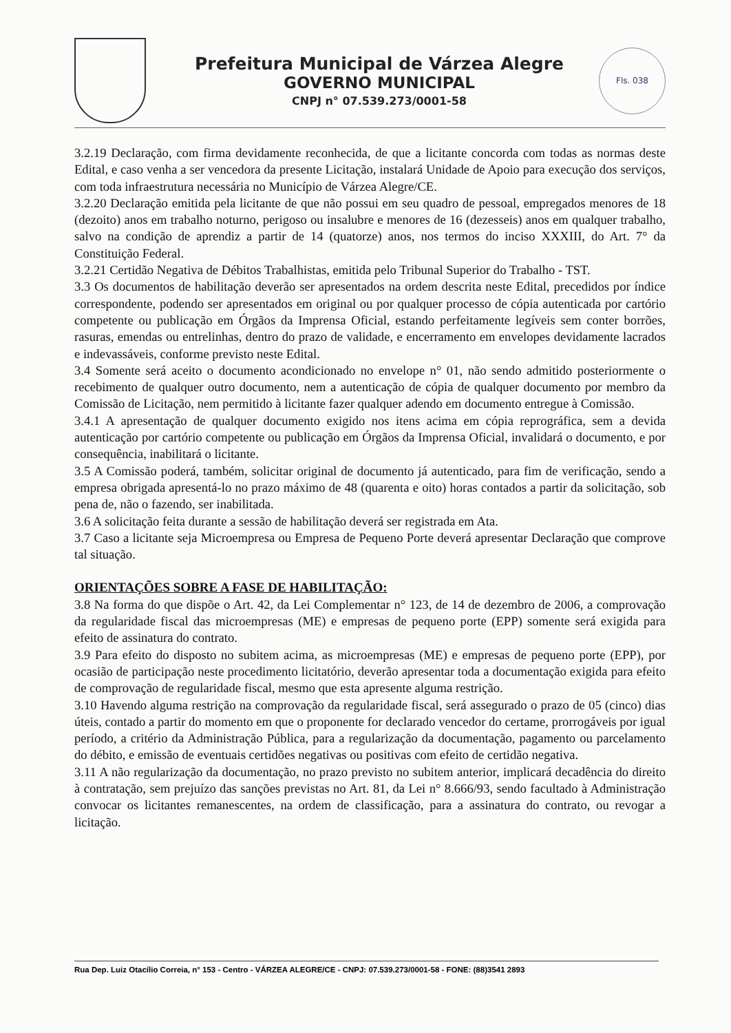Prefeitura Municipal de Várzea Alegre
GOVERNO MUNICIPAL
CNPJ n° 07.539.273/0001-58
Fls. 038
3.2.19 Declaração, com firma devidamente reconhecida, de que a licitante concorda com todas as normas deste Edital, e caso venha a ser vencedora da presente Licitação, instalará Unidade de Apoio para execução dos serviços, com toda infraestrutura necessária no Município de Várzea Alegre/CE.
3.2.20 Declaração emitida pela licitante de que não possui em seu quadro de pessoal, empregados menores de 18 (dezoito) anos em trabalho noturno, perigoso ou insalubre e menores de 16 (dezesseis) anos em qualquer trabalho, salvo na condição de aprendiz a partir de 14 (quatorze) anos, nos termos do inciso XXXIII, do Art. 7° da Constituição Federal.
3.2.21 Certidão Negativa de Débitos Trabalhistas, emitida pelo Tribunal Superior do Trabalho - TST.
3.3 Os documentos de habilitação deverão ser apresentados na ordem descrita neste Edital, precedidos por índice correspondente, podendo ser apresentados em original ou por qualquer processo de cópia autenticada por cartório competente ou publicação em Órgãos da Imprensa Oficial, estando perfeitamente legíveis sem conter borrões, rasuras, emendas ou entrelinhas, dentro do prazo de validade, e encerramento em envelopes devidamente lacrados e indevassáveis, conforme previsto neste Edital.
3.4 Somente será aceito o documento acondicionado no envelope n° 01, não sendo admitido posteriormente o recebimento de qualquer outro documento, nem a autenticação de cópia de qualquer documento por membro da Comissão de Licitação, nem permitido à licitante fazer qualquer adendo em documento entregue à Comissão.
3.4.1 A apresentação de qualquer documento exigido nos itens acima em cópia reprográfica, sem a devida autenticação por cartório competente ou publicação em Órgãos da Imprensa Oficial, invalidará o documento, e por consequência, inabilitará o licitante.
3.5 A Comissão poderá, também, solicitar original de documento já autenticado, para fim de verificação, sendo a empresa obrigada apresentá-lo no prazo máximo de 48 (quarenta e oito) horas contados a partir da solicitação, sob pena de, não o fazendo, ser inabilitada.
3.6 A solicitação feita durante a sessão de habilitação deverá ser registrada em Ata.
3.7 Caso a licitante seja Microempresa ou Empresa de Pequeno Porte deverá apresentar Declaração que comprove tal situação.
ORIENTAÇÕES SOBRE A FASE DE HABILITAÇÃO:
3.8 Na forma do que dispõe o Art. 42, da Lei Complementar n° 123, de 14 de dezembro de 2006, a comprovação da regularidade fiscal das microempresas (ME) e empresas de pequeno porte (EPP) somente será exigida para efeito de assinatura do contrato.
3.9 Para efeito do disposto no subitem acima, as microempresas (ME) e empresas de pequeno porte (EPP), por ocasião de participação neste procedimento licitatório, deverão apresentar toda a documentação exigida para efeito de comprovação de regularidade fiscal, mesmo que esta apresente alguma restrição.
3.10 Havendo alguma restrição na comprovação da regularidade fiscal, será assegurado o prazo de 05 (cinco) dias úteis, contado a partir do momento em que o proponente for declarado vencedor do certame, prorrogáveis por igual período, a critério da Administração Pública, para a regularização da documentação, pagamento ou parcelamento do débito, e emissão de eventuais certidões negativas ou positivas com efeito de certidão negativa.
3.11 A não regularização da documentação, no prazo previsto no subitem anterior, implicará decadência do direito à contratação, sem prejuízo das sanções previstas no Art. 81, da Lei n° 8.666/93, sendo facultado à Administração convocar os licitantes remanescentes, na ordem de classificação, para a assinatura do contrato, ou revogar a licitação.
Rua Dep. Luiz Otacílio Correia, n° 153 - Centro - VÁRZEA ALEGRE/CE - CNPJ: 07.539.273/0001-58 - FONE: (88)3541 2893